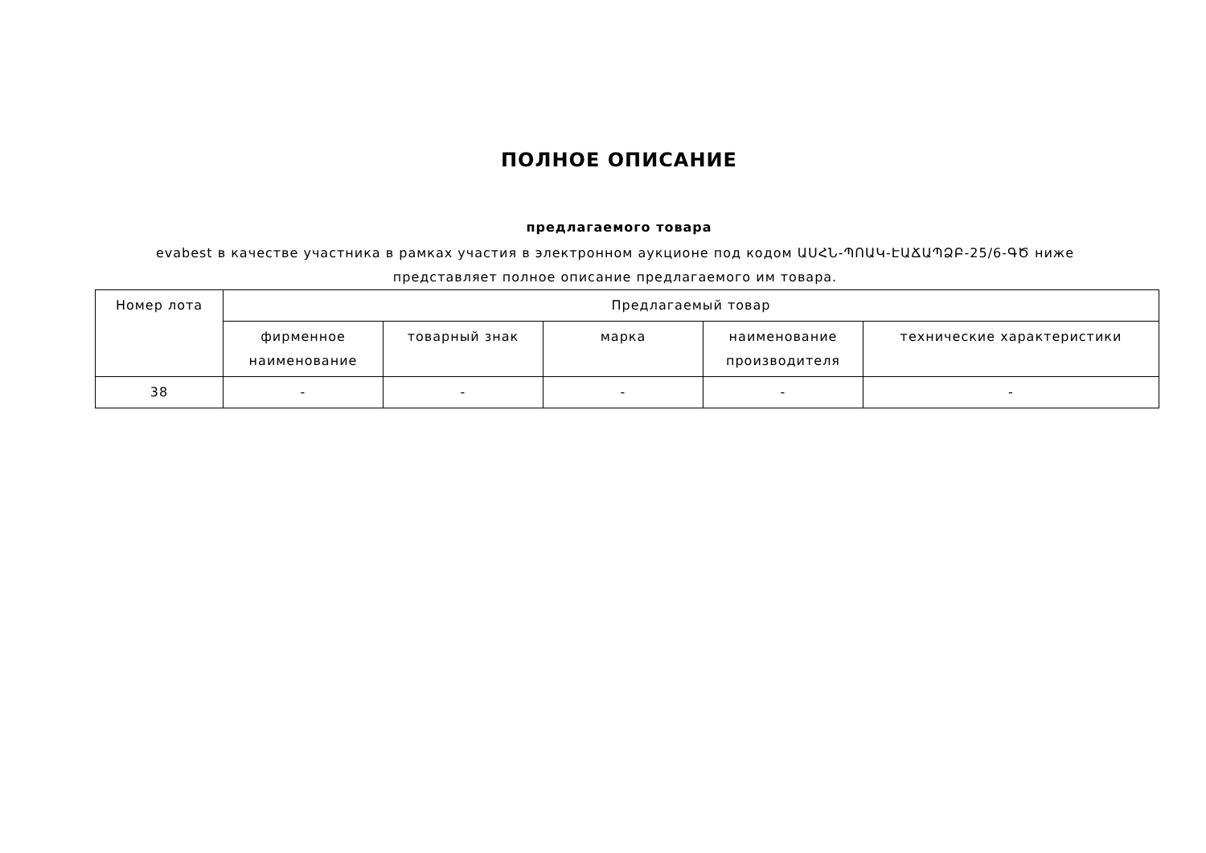ПОЛНОЕ ОПИСАНИЕ
предлагаемого товара
evabest в качестве участника в рамках участия в электронном аукционе под кодом ԱՍՀՆ-ՊՈԱԿ-ԷԱՃԱՊՁԲ-25/6-ԳԾ ниже представляет полное описание предлагаемого им товара.
| Номер лота | Предлагаемый товар | | | | |
| --- | --- | --- | --- | --- | --- |
| | фирменное наименование | товарный знак | марка | наименование производителя | технические характеристики |
| 38 | - | - | - | - | - |